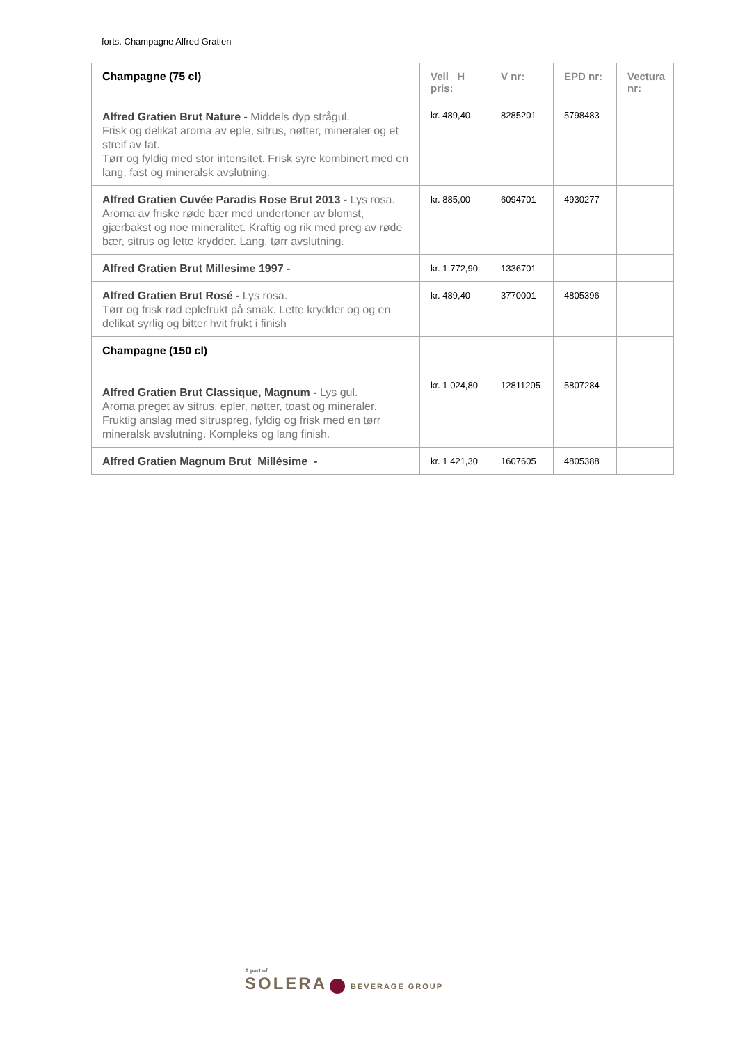forts. Champagne Alfred Gratien
| Champagne (75 cl) | Veil H pris: | V nr: | EPD nr: | Vectura nr: |
| --- | --- | --- | --- | --- |
| Alfred Gratien Brut Nature - Middels dyp strågul. Frisk og delikat aroma av eple, sitrus, nøtter, mineraler og et streif av fat. Tørr og fyldig med stor intensitet. Frisk syre kombinert med en lang, fast og mineralsk avslutning. | kr. 489,40 | 8285201 | 5798483 | |
| Alfred Gratien Cuvée Paradis Rose Brut 2013 - Lys rosa. Aroma av friske røde bær med undertoner av blomst, gjærbakst og noe mineralitet. Kraftig og rik med preg av røde bær, sitrus og lette krydder. Lang, tørr avslutning. | kr. 885,00 | 6094701 | 4930277 | |
| Alfred Gratien Brut Millesime 1997 - | kr. 1 772,90 | 1336701 | | |
| Alfred Gratien Brut Rosé - Lys rosa. Tørr og frisk rød eplefrukt på smak. Lette krydder og og en delikat syrlig og bitter hvit frukt i finish | kr. 489,40 | 3770001 | 4805396 | |
| Champagne (150 cl) Alfred Gratien Brut Classique, Magnum - Lys gul. Aroma preget av sitrus, epler, nøtter, toast og mineraler. Fruktig anslag med sitruspreg, fyldig og frisk med en tørr mineralsk avslutning. Kompleks og lang finish. | kr. 1 024,80 | 12811205 | 5807284 | |
| Alfred Gratien Magnum Brut Millésime - | kr. 1 421,30 | 1607605 | 4805388 | |
A part of
SOLERA BEVERAGE GROUP